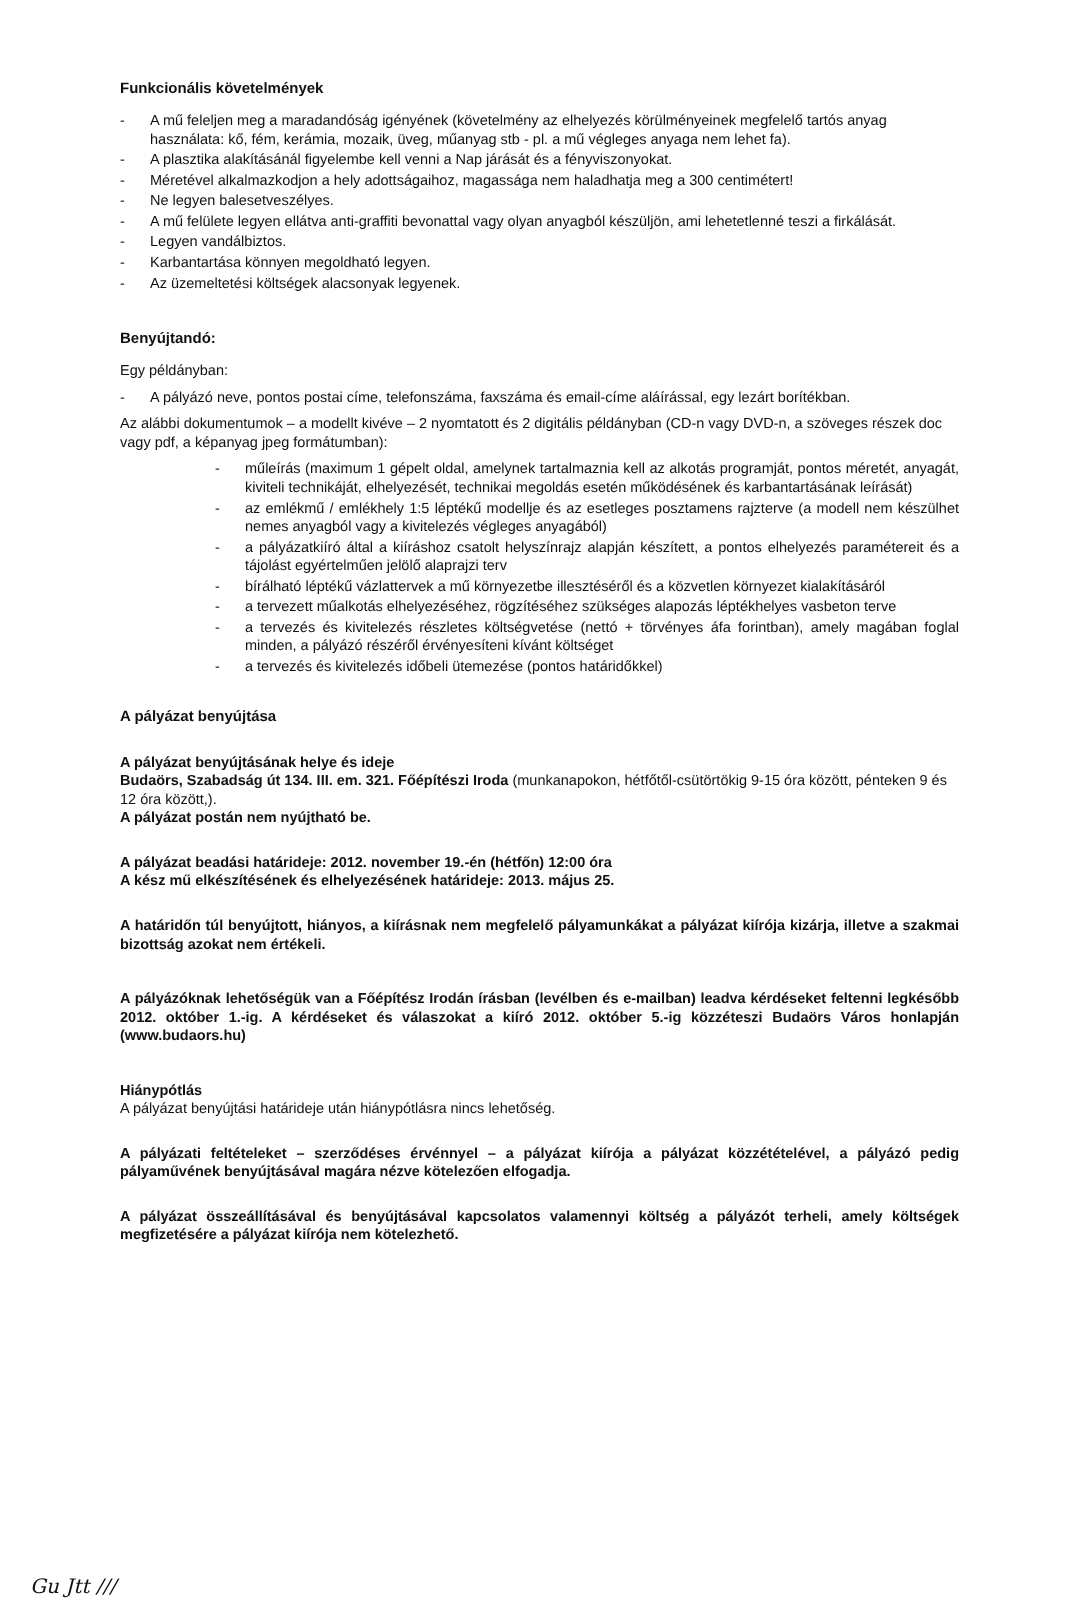Funkcionális követelmények
- A mű feleljen meg a maradandóság igényének (követelmény az elhelyezés körülményeinek megfelelő tartós anyag használata: kő, fém, kerámia, mozaik, üveg, műanyag stb - pl. a mű végleges anyaga nem lehet fa).
- A plasztika alakításánál figyelembe kell venni a Nap járását és a fényviszonyokat.
- Méretével alkalmazkodjon a hely adottságaihoz, magassága nem haladhatja meg a 300 centimétert!
- Ne legyen balesetveszélyes.
- A mű felülete legyen ellátva anti-graffiti bevonattal vagy olyan anyagból készüljön, ami lehetetlenné teszi a firkálását.
- Legyen vandálbiztos.
- Karbantartása könnyen megoldható legyen.
- Az üzemeltetési költségek alacsonyak legyenek.
Benyújtandó:
Egy példányban:
- A pályázó neve, pontos postai címe, telefonszáma, faxszáma és email-címe aláírással, egy lezárt borítékban.
Az alábbi dokumentumok – a modellt kivéve – 2 nyomtatott és 2 digitális példányban (CD-n vagy DVD-n, a szöveges részek doc vagy pdf, a képanyag jpeg formátumban):
- műleírás (maximum 1 gépelt oldal, amelynek tartalmaznia kell az alkotás programját, pontos méretét, anyagát, kiviteli technikáját, elhelyezését, technikai megoldás esetén működésének és karbantartásának leírását)
- az emlékmű / emlékhely 1:5 léptékű modellje és az esetleges posztamens rajzterve (a modell nem készülhet nemes anyagból vagy a kivitelezés végleges anyagából)
- a pályázatkiíró által a kiíráshoz csatolt helyszínrajz alapján készített, a pontos elhelyezés paramétereit és a tájolást egyértelműen jelölő alaprajzi terv
- bírálható léptékű vázlattervek a mű környezetbe illesztéséről és a közvetlen környezet kialakításáról
- a tervezett műalkotás elhelyezéséhez, rögzítéséhez szükséges alapozás léptékhelyes vasbeton terve
- a tervezés és kivitelezés részletes költségvetése (nettó + törvényes áfa forintban), amely magában foglal minden, a pályázó részéről érvényesíteni kívánt költséget
- a tervezés és kivitelezés időbeli ütemezése (pontos határidőkkel)
A pályázat benyújtása
A pályázat benyújtásának helye és ideje
Budaörs, Szabadság út 134. III. em. 321. Főépítészi Iroda (munkanapokon, hétfőtől-csütörtökig 9-15 óra között, pénteken 9 és 12 óra között,).
A pályázat postán nem nyújtható be.
A pályázat beadási határideje: 2012. november 19.-én (hétfőn) 12:00 óra
A kész mű elkészítésének és elhelyezésének határideje: 2013. május 25.
A határidőn túl benyújtott, hiányos, a kiírásnak nem megfelelő pályamunkákat a pályázat kiírója kizárja, illetve a szakmai bizottság azokat nem értékeli.
A pályázóknak lehetőségük van a Főépítész Irodán írásban (levélben és e-mailban) leadva kérdéseket feltenni legkésőbb 2012. október 1.-ig. A kérdéseket és válaszokat a kiíró 2012. október 5.-ig közzéteszi Budaörs Város honlapján (www.budaors.hu)
Hiánypótlás
A pályázat benyújtási határideje után hiánypótlásra nincs lehetőség.
A pályázati feltételeket – szerződéses érvénnyel – a pályázat kiírója a pályázat közzétételével, a pályázó pedig pályaművének benyújtásával magára nézve kötelezően elfogadja.
A pályázat összeállításával és benyújtásával kapcsolatos valamennyi költség a pályázót terheli, amely költségek megfizetésére a pályázat kiírója nem kötelezhető.
Gu Jtt ///